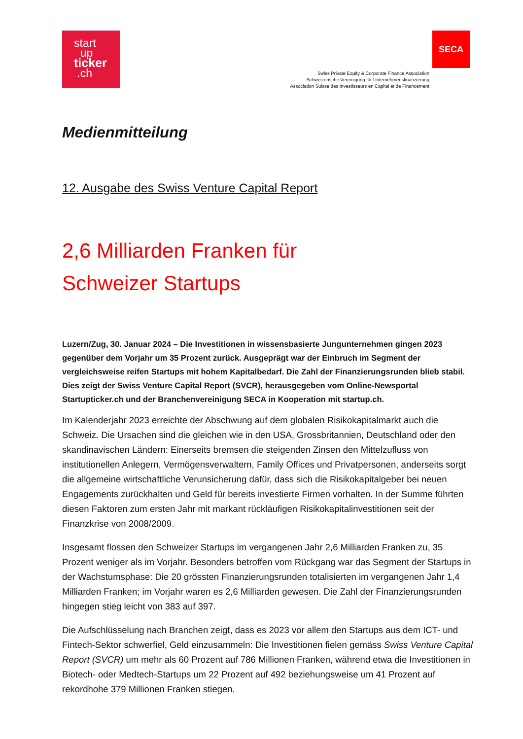start
up
ticker
.ch
Swiss Private Equity & Corporate Finance Association
Schweizerische Vereinigung für Unternehmensfinanzierung
Association Suisse des Investisseurs en Capital et de Financement
SECA
Medienmitteilung
12. Ausgabe des Swiss Venture Capital Report
2,6 Milliarden Franken für
Schweizer Startups
Luzern/Zug, 30. Januar 2024 – Die Investitionen in wissensbasierte Jungunternehmen gingen 2023 gegenüber dem Vorjahr um 35 Prozent zurück. Ausgeprägt war der Einbruch im Segment der vergleichsweise reifen Startups mit hohem Kapitalbedarf. Die Zahl der Finanzierungsrunden blieb stabil. Dies zeigt der Swiss Venture Capital Report (SVCR), herausgegeben vom Online-Newsportal Startupticker.ch und der Branchenvereinigung SECA in Kooperation mit startup.ch.
Im Kalenderjahr 2023 erreichte der Abschwung auf dem globalen Risikokapitalmarkt auch die Schweiz. Die Ursachen sind die gleichen wie in den USA, Grossbritannien, Deutschland oder den skandinavischen Ländern: Einerseits bremsen die steigenden Zinsen den Mittelzufluss von institutionellen Anlegern, Vermögensverwaltern, Family Offices und Privatpersonen, anderseits sorgt die allgemeine wirtschaftliche Verunsicherung dafür, dass sich die Risikokapitalgeber bei neuen Engagements zurückhalten und Geld für bereits investierte Firmen vorhalten. In der Summe führten diesen Faktoren zum ersten Jahr mit markant rückläufigen Risikokapitalinvestitionen seit der Finanzkrise von 2008/2009.
Insgesamt flossen den Schweizer Startups im vergangenen Jahr 2,6 Milliarden Franken zu, 35 Prozent weniger als im Vorjahr. Besonders betroffen vom Rückgang war das Segment der Startups in der Wachstumsphase: Die 20 grössten Finanzierungsrunden totalisierten im vergangenen Jahr 1,4 Milliarden Franken; im Vorjahr waren es 2,6 Milliarden gewesen. Die Zahl der Finanzierungsrunden hingegen stieg leicht von 383 auf 397.
Die Aufschlüsselung nach Branchen zeigt, dass es 2023 vor allem den Startups aus dem ICT- und Fintech-Sektor schwerfiel, Geld einzusammeln: Die Investitionen fielen gemäss Swiss Venture Capital Report (SVCR) um mehr als 60 Prozent auf 786 Millionen Franken, während etwa die Investitionen in Biotech- oder Medtech-Startups um 22 Prozent auf 492 beziehungsweise um 41 Prozent auf rekordhohe 379 Millionen Franken stiegen.